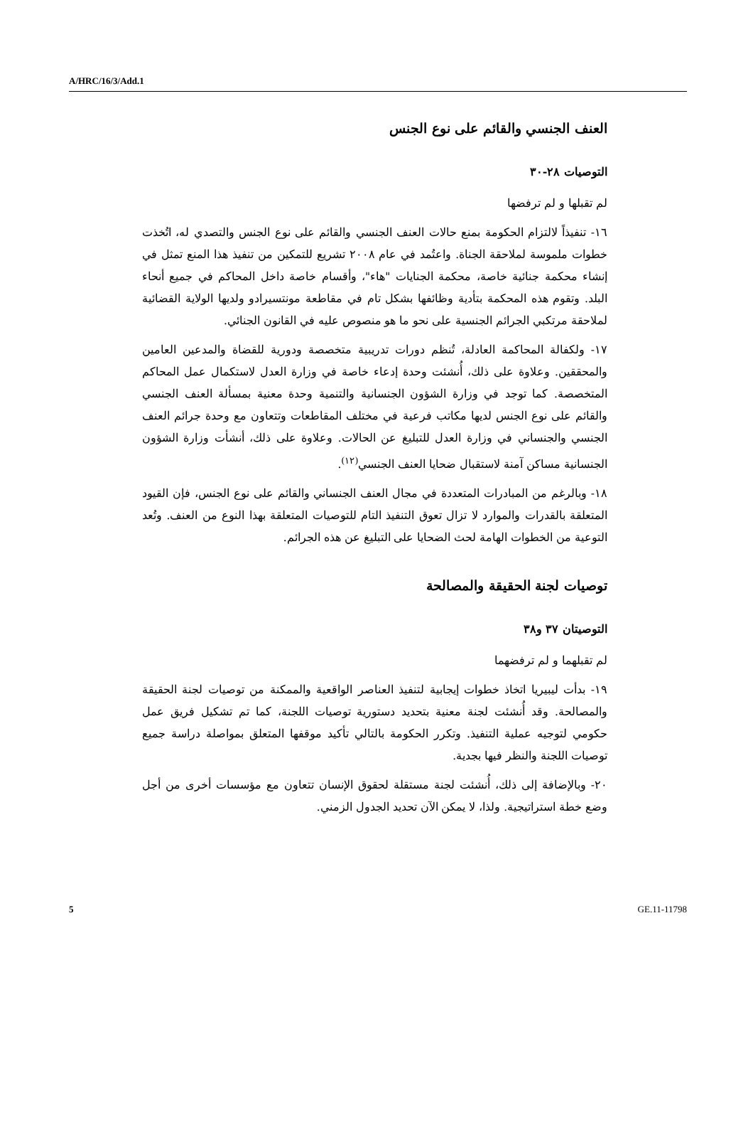A/HRC/16/3/Add.1
العنف الجنسي والقائم على نوع الجنس
التوصيات ٢٨-٣٠
لم تقبلها و لم ترفضها
١٦- تنفيذاً لالتزام الحكومة بمنع حالات العنف الجنسي والقائم على نوع الجنس والتصدي له، اتُخذت خطوات ملموسة لملاحقة الجناة. واعتُمد في عام ٢٠٠٨ تشريع للتمكين من تنفيذ هذا المنع تمثل في إنشاء محكمة جنائية خاصة، محكمة الجنايات "هاء"، وأقسام خاصة داخل المحاكم في جميع أنحاء البلد. وتقوم هذه المحكمة بتأدية وظائفها بشكل تام في مقاطعة مونتسيرادو ولديها الولاية القضائية لملاحقة مرتكبي الجرائم الجنسية على نحو ما هو منصوص عليه في القانون الجنائي.
١٧- ولكفالة المحاكمة العادلة، تُنظم دورات تدريبية متخصصة ودورية للقضاة والمدعين العامين والمحققين. وعلاوة على ذلك، أُنشئت وحدة إدعاء خاصة في وزارة العدل لاستكمال عمل المحاكم المتخصصة. كما توجد في وزارة الشؤون الجنسانية والتنمية وحدة معنية بمسألة العنف الجنسي والقائم على نوع الجنس لديها مكاتب فرعية في مختلف المقاطعات وتتعاون مع وحدة جرائم العنف الجنسي والجنساني في وزارة العدل للتبليغ عن الحالات. وعلاوة على ذلك، أنشأت وزارة الشؤون الجنسانية مساكن آمنة لاستقبال ضحايا العنف الجنسي<sup>(١٢)</sup>.
١٨- وبالرغم من المبادرات المتعددة في مجال العنف الجنساني والقائم على نوع الجنس، فإن القيود المتعلقة بالقدرات والموارد لا تزال تعوق التنفيذ التام للتوصيات المتعلقة بهذا النوع من العنف. وتُعد التوعية من الخطوات الهامة لحث الضحايا على التبليغ عن هذه الجرائم.
توصيات لجنة الحقيقة والمصالحة
التوصيتان ٣٧ و٣٨
لم تقبلهما و لم ترفضهما
١٩- بدأت ليبيريا اتخاذ خطوات إيجابية لتنفيذ العناصر الواقعية والممكنة من توصيات لجنة الحقيقة والمصالحة. وقد أُنشئت لجنة معنية بتحديد دستورية توصيات اللجنة، كما تم تشكيل فريق عمل حكومي لتوجيه عملية التنفيذ. وتكرر الحكومة بالتالي تأكيد موقفها المتعلق بمواصلة دراسة جميع توصيات اللجنة والنظر فيها بجدية.
٢٠- وبالإضافة إلى ذلك، أُنشئت لجنة مستقلة لحقوق الإنسان تتعاون مع مؤسسات أخرى من أجل وضع خطة استراتيجية. ولذا، لا يمكن الآن تحديد الجدول الزمني.
5 GE.11-11798